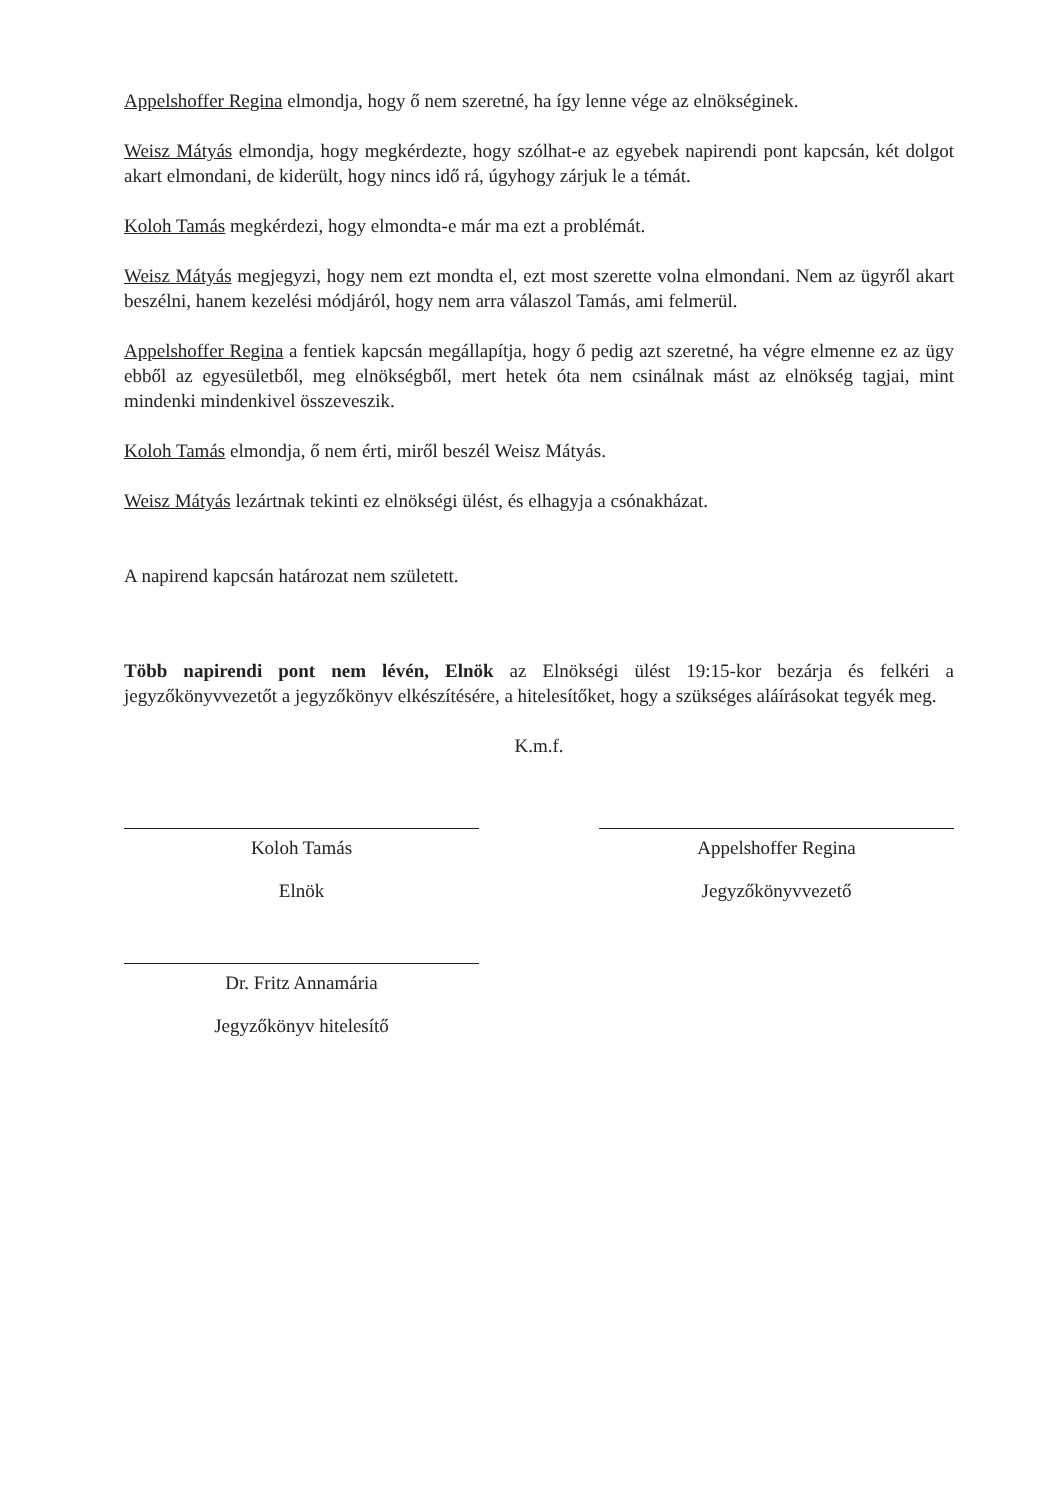Appelshoffer Regina elmondja, hogy ő nem szeretné, ha így lenne vége az elnökséginek.
Weisz Mátyás elmondja, hogy megkérdezte, hogy szólhat-e az egyebek napirendi pont kapcsán, két dolgot akart elmondani, de kiderült, hogy nincs idő rá, úgyhogy zárjuk le a témát.
Koloh Tamás megkérdezi, hogy elmondta-e már ma ezt a problémát.
Weisz Mátyás megjegyzi, hogy nem ezt mondta el, ezt most szerette volna elmondani. Nem az ügyről akart beszélni, hanem kezelési módjáról, hogy nem arra válaszol Tamás, ami felmerül.
Appelshoffer Regina a fentiek kapcsán megállapítja, hogy ő pedig azt szeretné, ha végre elmenne ez az ügy ebből az egyesületből, meg elnökségből, mert hetek óta nem csinálnak mást az elnökség tagjai, mint mindenki mindenkivel összeveszik.
Koloh Tamás elmondja, ő nem érti, miről beszél Weisz Mátyás.
Weisz Mátyás lezártnak tekinti ez elnökségi ülést, és elhagyja a csónakházat.
A napirend kapcsán határozat nem született.
Több napirendi pont nem lévén, Elnök az Elnökségi ülést 19:15-kor bezárja és felkéri a jegyzőkönyvvezetőt a jegyzőkönyv elkészítésére, a hitelesítőket, hogy a szükséges aláírásokat tegyék meg.
K.m.f.
Koloh Tamás
Elnök
Appelshoffer Regina
Jegyzőkönyvvezető
Dr. Fritz Annamária
Jegyzőkönyv hitelesítő